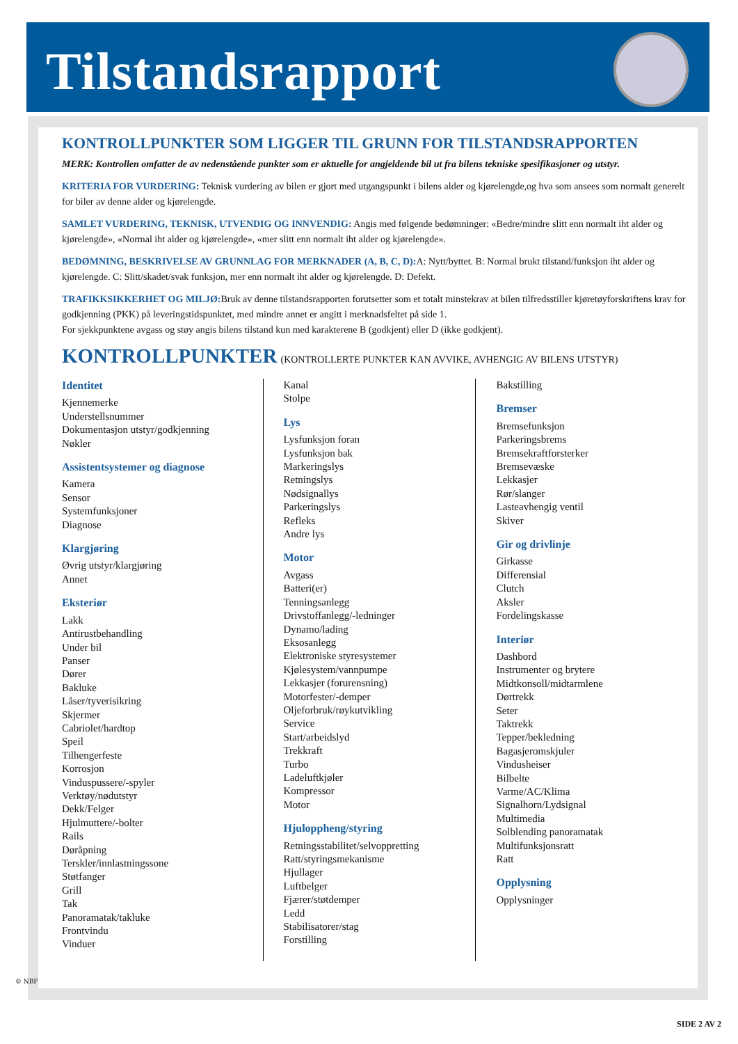Tilstandsrapport
KONTROLLPUNKTER SOM LIGGER TIL GRUNN FOR TILSTANDSRAPPORTEN
MERK: Kontrollen omfatter de av nedenstående punkter som er aktuelle for angjeldende bil ut fra bilens tekniske spesifikasjoner og utstyr.
KRITERIA FOR VURDERING: Teknisk vurdering av bilen er gjort med utgangspunkt i bilens alder og kjørelengde,og hva som ansees som normalt generelt for biler av denne alder og kjørelengde.
SAMLET VURDERING, TEKNISK, UTVENDIG OG INNVENDIG: Angis med følgende bedømninger: «Bedre/mindre slitt enn normalt iht alder og kjørelengde», «Normal iht alder og kjørelengde», «mer slitt enn normalt iht alder og kjørelengde».
BEDØMNING, BESKRIVELSE AV GRUNNLAG FOR MERKNADER (A, B, C, D): A: Nytt/byttet. B: Normal brukt tilstand/funksjon iht alder og kjørelengde. C: Slitt/skadet/svak funksjon, mer enn normalt iht alder og kjørelengde. D: Defekt.
TRAFIKKSIKKERHET OG MILJØ: Bruk av denne tilstandsrapporten forutsetter som et totalt minstekrav at bilen tilfredsstiller kjøretøyforskriftens krav for godkjenning (PKK) på leveringstidspunktet, med mindre annet er angitt i merknadsfeltet på side 1.
For sjekkpunktene avgass og støy angis bilens tilstand kun med karakterene B (godkjent) eller D (ikke godkjent).
KONTROLLPUNKTER (KONTROLLERTE PUNKTER KAN AVVIKE, AVHENGIG AV BILENS UTSTYR)
Identitet
Kjennemerke
Understellsnummer
Dokumentasjon utstyr/godkjenning
Nøkler
Assistentsystemer og diagnose
Kamera
Sensor
Systemfunksjoner
Diagnose
Klargjøring
Øvrig utstyr/klargjøring
Annet
Eksteriør
Lakk
Antirustbehandling
Under bil
Panser
Dører
Bakluke
Låser/tyverisikring
Skjermer
Cabriolet/hardtop
Speil
Tilhengerfeste
Korrosjon
Vinduspussere/-spyler
Verktøy/nødutstyr
Dekk/Felger
Hjulmuttere/-bolter
Rails
Døråpning
Terskler/innlastningssone
Støtfanger
Grill
Tak
Panoramatak/takluke
Frontvindu
Vinduer
Kanal
Stolpe
Lys
Lysfunksjon foran
Lysfunksjon bak
Markeringslys
Retningslys
Nødsignallys
Parkeringslys
Refleks
Andre lys
Motor
Avgass
Batteri(er)
Tenningsanlegg
Drivstoffanlegg/-ledninger
Dynamo/lading
Eksosanlegg
Elektroniske styresystemer
Kjølesystem/vannpumpe
Lekkasjer (forurensning)
Motorfester/-demper
Oljeforbruk/røykutvikling
Service
Start/arbeidslyd
Trekkraft
Turbo
Ladeluftkjøler
Kompressor
Motor
Hjuloppheng/styring
Retningsstabilitet/selvoppretting
Ratt/styringsmekanisme
Hjullager
Luftbelger
Fjærer/støtdemper
Ledd
Stabilisatorer/stag
Forstilling
Bakstilling
Bremser
Bremsefunksjon
Parkeringsbrems
Bremsekraftforsterker
Bremsevæske
Lekkasjer
Rør/slanger
Lasteavhengig ventil
Skiver
Gir og drivlinje
Girkasse
Differensial
Clutch
Aksler
Fordelingskasse
Interiør
Dashbord
Instrumenter og brytere
Midtkonsoll/midtarmlene
Dørtrekk
Seter
Taktrekk
Tepper/bekledning
Bagasjeromskjuler
Vindusheiser
Bilbelte
Varme/AC/Klima
Signalhorn/Lydsignal
Multimedia
Solblending panoramatak
Multifunksjonsratt
Ratt
Opplysning
Opplysninger
© NBF
SIDE 2 AV 2